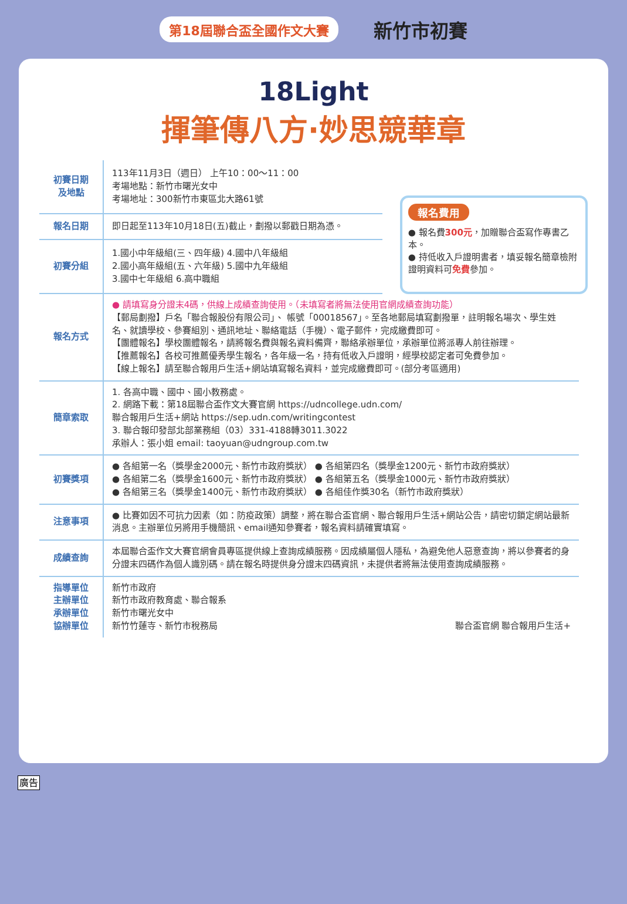第18屆聯合盃全國作文大賽
新竹市初賽
18Light
揮筆傳八方·妙思競華章
| 初賽日期 及地點 | 113年11月3日（週日） 上午10：00～11：00 考場地點：新竹市曙光女中 考場地址：300新竹市東區北大路61號 |
| 報名日期 | 即日起至113年10月18日(五)截止，劃撥以郵戳日期為憑。 |
| 初賽分組 | 1.國小中年級組(三、四年級) 4.國中八年級組 2.國小高年級組(五、六年級) 5.國中九年級組 3.國中七年級組 6.高中職組 |
報名費用
● 報名費300元，加贈聯合盃寫作專書乙本。
● 持低收入戶證明書者，填妥報名簡章檢附證明資料可免費參加。
| 報名方式 | ● 請填寫身分證末4碼，供線上成績查詢使用。（未填寫者將無法使用官網成績查詢功能） 【郵局劃撥】戶名「聯合報股份有限公司」、 帳號「00018567」。至各地郵局填寫劃撥單，註明報名場次、學生姓名、就讀學校、參賽組別、通訊地址、聯絡電話（手機）、電子郵件，完成繳費即可。 【團體報名】學校團體報名，請將報名費與報名資料備齊，聯絡承辦單位，承辦單位將派專人前往辦理。 【推薦報名】各校可推薦優秀學生報名，各年級一名，持有低收入戶證明，經學校認定者可免費參加。 【線上報名】請至聯合報用戶生活+網站填寫報名資料，並完成繳費即可。(部分考區適用) |
| 簡章索取 | 1. 各高中職、國中、國小教務處。 2. 網路下載：第18屆聯合盃作文大賽官網 https://udncollege.udn.com/ 聯合報用戶生活+網站 https://sep.udn.com/writingcontest 3. 聯合報印發部北部業務組（03）331-4188轉3011.3022 承辦人：張小姐 email: taoyuan@udngroup.com.tw |
| 初賽獎項 | ● 各組第一名（獎學金2000元、新竹市政府獎狀） ● 各組第四名（獎學金1200元、新竹市政府獎狀） ● 各組第二名（獎學金1600元、新竹市政府獎狀） ● 各組第五名（獎學金1000元、新竹市政府獎狀） ● 各組第三名（獎學金1400元、新竹市政府獎狀） ● 各組佳作獎30名（新竹市政府獎狀） |
| 注意事項 | ● 比賽如因不可抗力因素（如：防疫政策）調整，將在聯合盃官網、聯合報用戶生活+網站公告，請密切鎖定網站最新消息。主辦單位另將用手機簡訊、email通知參賽者，報名資料請確實填寫。 |
| 成績查詢 | 本屆聯合盃作文大賽官網會員專區提供線上查詢成績服務。因成績屬個人隱私，為避免他人惡意查詢，將以參賽者的身分證末四碼作為個人識別碼。請在報名時提供身分證末四碼資訊，未提供者將無法使用查詢成績服務。 |
| 指導單位 主辦單位 承辦單位 協辦單位 | 新竹市政府 新竹市政府教育處、聯合報系 新竹市曙光女中 新竹竹蓮寺、新竹市稅務局 聯合盃官網 聯合報用戶生活+ |
廣告